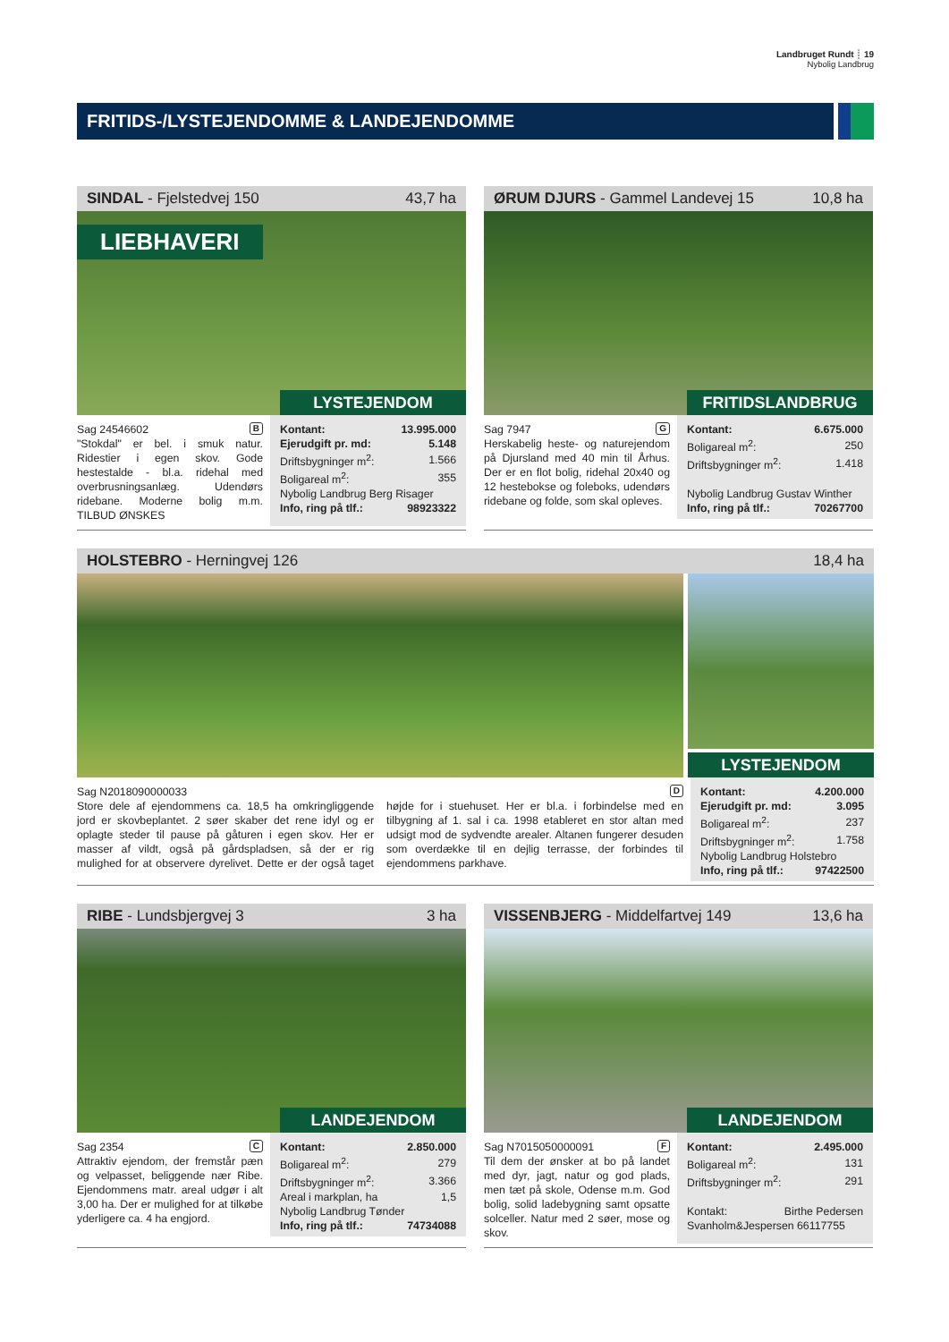Landbruget Rundt ┊ 19
Nybolig Landbrug
FRITIDS-/LYSTEJENDOMME & LANDEJENDOMME
SINDAL - Fjelstedvej 150 43,7 ha
LIEBHAVERI
LYSTEJENDOM
Sag 24546602 B
"Stokdal" er bel. i smuk natur. Ridestier i egen skov. Gode hestestalde - bl.a. ridehal med overbrusningsanlæg. Udendørs ridebane. Moderne bolig m.m. TILBUD ØNSKES
| Kontant: | 13.995.000 |
| Ejerudgift pr. md: | 5.148 |
| Driftsbygninger m<sup>2</sup>: | 1.566 |
| Boligareal m<sup>2</sup>: | 355 |
| Nybolig Landbrug Berg Risager | |
| Info, ring på tlf.: | 98923322 |
ØRUM DJURS - Gammel Landevej 15 10,8 ha
FRITIDSLANDBRUG
Sag 7947 G
Herskabelig heste- og naturejendom på Djursland med 40 min til Århus. Der er en flot bolig, ridehal 20x40 og 12 hestebokse og foleboks, udendørs ridebane og folde, som skal opleves.
| Kontant: | 6.675.000 |
| Boligareal m<sup>2</sup>: | 250 |
| Driftsbygninger m<sup>2</sup>: | 1.418 |
| Nybolig Landbrug Gustav Winther | |
| Info, ring på tlf.: | 70267700 |
HOLSTEBRO - Herningvej 126 18,4 ha
LYSTEJENDOM
Sag N2018090000033 D
Store dele af ejendommens ca. 18,5 ha omkringliggende jord er skovbeplantet. 2 søer skaber det rene idyl og er oplagte steder til pause på gåturen i egen skov. Her er masser af vildt, også på gårdspladsen, så der er rig mulighed for at observere dyrelivet. Dette er der også taget højde for i stuehuset. Her er bl.a. i forbindelse med en tilbygning af 1. sal i ca. 1998 etableret en stor altan med udsigt mod de sydvendte arealer. Altanen fungerer desuden som overdække til en dejlig terrasse, der forbindes til ejendommens parkhave.
| Kontant: | 4.200.000 |
| Ejerudgift pr. md: | 3.095 |
| Boligareal m<sup>2</sup>: | 237 |
| Driftsbygninger m<sup>2</sup>: | 1.758 |
| Nybolig Landbrug Holstebro | |
| Info, ring på tlf.: | 97422500 |
RIBE - Lundsbjergvej 3 3 ha
LANDEJENDOM
Sag 2354 C
Attraktiv ejendom, der fremstår pæn og velpasset, beliggende nær Ribe. Ejendommens matr. areal udgør i alt 3,00 ha. Der er mulighed for at tilkøbe yderligere ca. 4 ha engjord.
| Kontant: | 2.850.000 |
| Boligareal m<sup>2</sup>: | 279 |
| Driftsbygninger m<sup>2</sup>: | 3.366 |
| Areal i markplan, ha | 1,5 |
| Nybolig Landbrug Tønder | |
| Info, ring på tlf.: | 74734088 |
VISSENBJERG - Middelfartvej 149 13,6 ha
LANDEJENDOM
Sag N7015050000091 F
Til dem der ønsker at bo på landet med dyr, jagt, natur og god plads, men tæt på skole, Odense m.m. God bolig, solid ladebygning samt opsatte solceller. Natur med 2 søer, mose og skov.
| Kontant: | 2.495.000 |
| Boligareal m<sup>2</sup>: | 131 |
| Driftsbygninger m<sup>2</sup>: | 291 |
| Kontakt: | Birthe Pedersen |
| Svanholm&Jespersen 66117755 | |